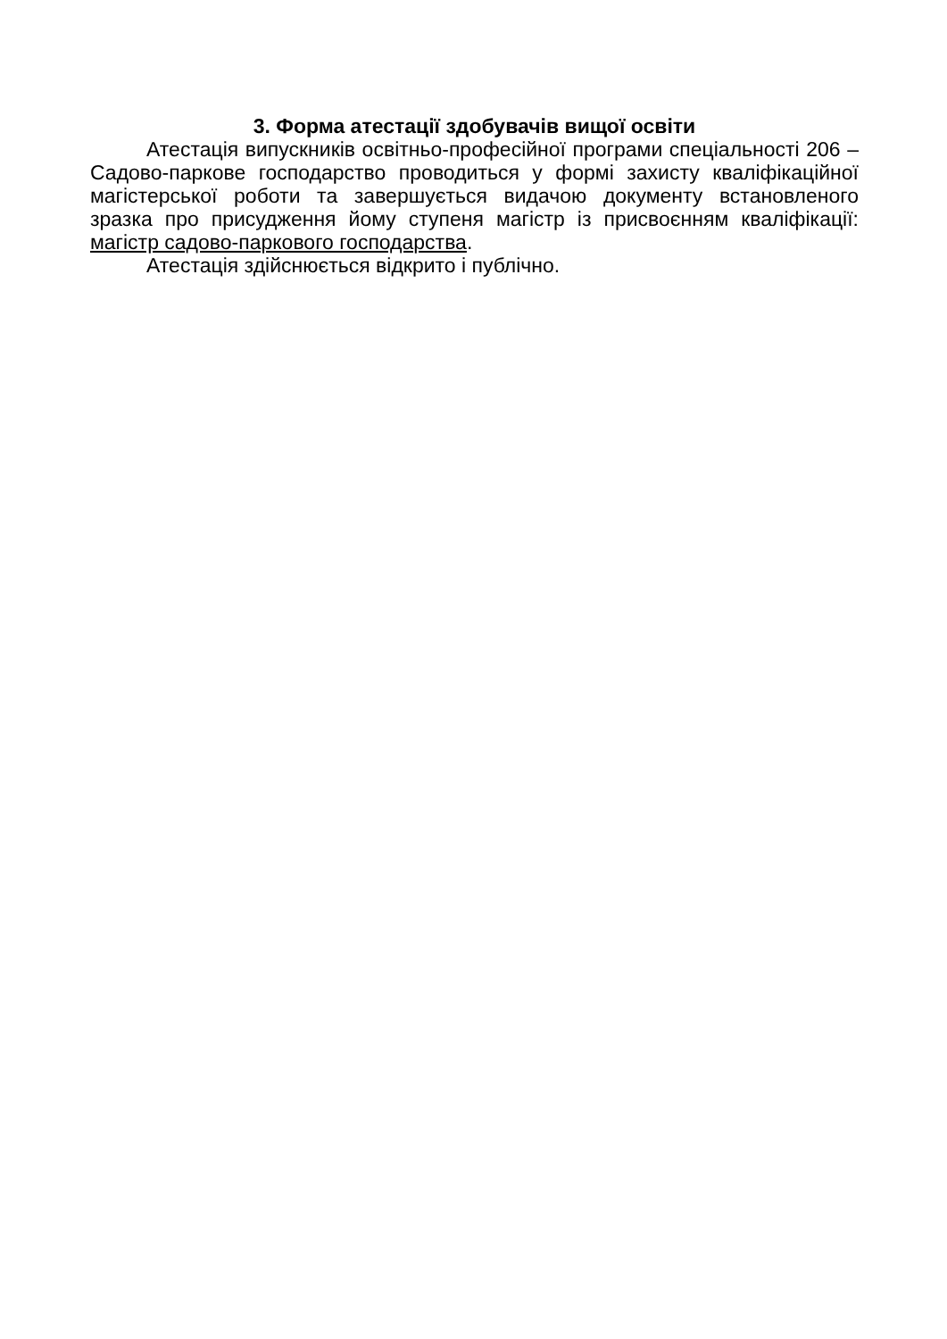3. Форма атестації здобувачів вищої освіти
Атестація випускників освітньо-професійної програми спеціальності 206 – Садово-паркове господарство проводиться у формі захисту кваліфікаційної магістерської роботи та завершується видачою документу встановленого зразка про присудження йому ступеня магістр із присвоєнням кваліфікації: магістр садово-паркового господарства.
Атестація здійснюється відкрито і публічно.